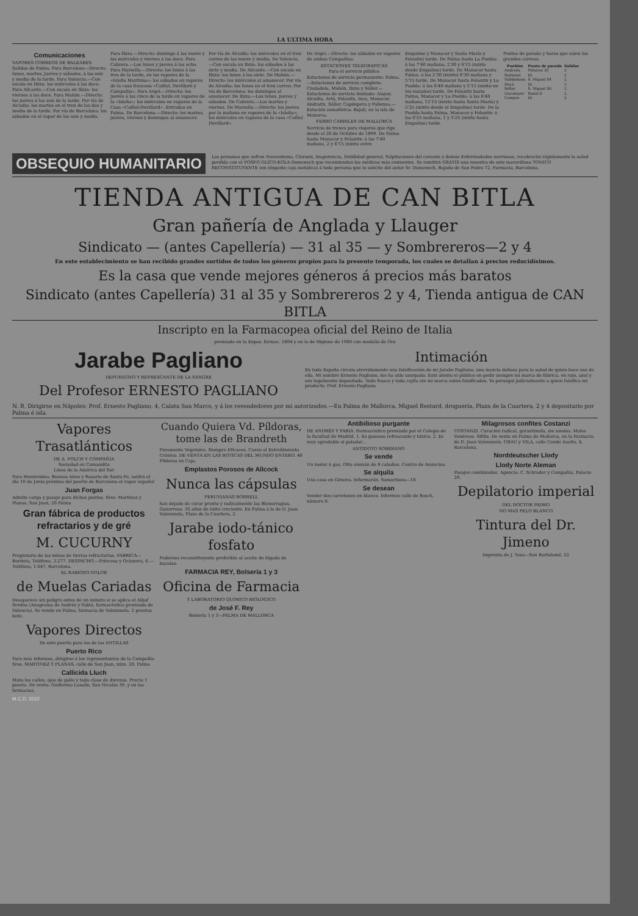LA ULTIMA HORA
Comunicaciones
VAPORES CORREOS DE BALEARES. Salidas de Palma. Para Barcelona—Directo: lunes, martes, jueves y sábados, á las seis y media de la tarde. Para Valencia.—Con escala en Ibiza: los miércoles á las doce. Para Alicante.—Con escala en Ibiza: los viernes á las doce. Para Mahón.—Directo: los jueves á las seis de la tarde. Por vía de Alcudia: los martes en el tren de las dos y media de la tarde. Por vía de Barcelona: los sábados en el vapor de las seis y media.
Para Ibiza.—Directo: domingo á las nueve y los miércoles y viernes á las doce. Para Cabrera.—Los lunes y jueves á las ocho. Para Marsella.—Directo: los lunes á las tres de la tarde, en los vapores de la «Isleña Marítima»; los sábados en vapores de la casa francesa «Caillol, Duvillorn y Compañía». Para Argel.—Directo: los jueves á las cinco de la tarde en vapores de la «Isleña»; los miércoles en vapores de la Casa «Caillol-Duvillard». Entradas en Palma. De Barcelona.—Directo: los martes, jueves, viernes y domingos al amanecer.
Por vía de Alcudia: los miércoles en el tren correo de las nueve y media. De Valencia.—Con escala en Ibiza: los sábados á las siete y media. De Alicante.—Con escala en Ibiza: los lunes á las siete. De Mahón.—Directo: los miércoles al amanecer. Por vía de Alcudia: los lunes en el tren correo. Por vía de Barcelona: los domingos al amanecer. De Ibiza.—Los lunes, jueves y sábados. De Cabrera.—Los martes y viernes. De Marsella.—Directo: los jueves por la mañana en vapores de la «Isleña»; los miércoles en vapores de la casa «Caillol Duvillard».
De Argel.—Directo: los sábados en vapores de ambas Compañías.
ESTACIONES TELEGRAFICAS
Para el servicio público
Estaciones de servicio permanente: Palma.—Estaciones de servicio completo: Ciudadela, Mahón, Ibiza y Sóller.—Estaciones de servicio limitado: Alayor, Alcudia, Artá, Felanitx, Inca, Manacor, Andraitx, Sóller, Capdepera y Pollensa.—Estación semafórica: Bajolí, en la isla de Menorca.
FERRO CARRILES DE MALLORCA
Servicio de trenes para viajeros que rige desde el 20 de Octubre de 1899. De Palma hasta Manacor y Felanitx: á las 7'40 mañana, 2 y 6'15 (mixto entre
Empalme y Manacor y Santa María y Felanitx) tarde. De Palma hasta La Puebla: á las 7'40 mañana, 2'30 y 6'15 (mixto desde Empalme) tarde. De Manacor hasta Palma: á las 2'30 (mixto) 6'30 mañana y 5'15 tarde. De Manacor hasta Felanitx y La Puebla: á las 6'40 mañana y 5'15 (mixto en los ramales) tarde. De Felanitx hasta Palma, Manacor y La Puebla: á las 6'40 mañana, 12'15 (mixto hasta Santa María) y 5'25 (mixto desde el Empalme) tarde. De la Puebla hasta Palma, Manacor y Felanitx: á las 6'55 mañana, 1 y 5'25 (mixto hasta Empalme) tarde.
Puntos de parada y horas que salen los grandes correos.
| Pueblos | Punto de parada | Salidas |
| --- | --- | --- |
| Andraitx | Pelaires 38 | 2 |
| Santanyí | Id. | 2 |
| Valldemosa | S. Miguel 84 | 2 |
| Deyá | Id. | 2 |
| Sóller | S. Miguel 86 | 2 |
| Llucmayor | Banió 6 | 2 |
| Campos | Id. | 2 |
OBSEQUIO HUMANITARIO
Las personas que sufran Neurastenia, Clorosis, Inapetencia, Debilidad general, Palpitaciones del corazón y demás Enfermedades nerviosas, recobrarán rápidamente la salud perdida con el FOSFO GLICO-KOLA Domenech que recomiendan los médicos más eminentes. Se remitirá GRATIS una muestra de este maravilloso TONICO RECONSTITUYENTE (en elegante caja metálica) á toda persona que lo solicite del autor Sr. Domenech, Bajada de San Pedro 72, Farmacia, Barcelona.
TIENDA ANTIGUA DE CAN BITLA
Gran pañería de Anglada y Llauger
Sindicato — (antes Capellería) — 31 al 35 — y Sombrereros—2 y 4
En este establecimiento se han recibido grandes surtidos de todos los géneros propios para la presente temporada, los cuales se detallan á precios reducidísimos.
Es la casa que vende mejores géneros á precios más baratos
Sindicato (antes Capellería) 31 al 35 y Sombrereros 2 y 4, Tienda antigua de CAN BITLA
Inscripto en la Farmacopea oficial del Reino de Italia
premiado en la Expos. farmac. 1894 y en la de Higiene de 1900 con medalla de Oro
Jarabe Pagliano
DEPURATIVO Y REFRESCANTE DE LA SANGRE
Del Profesor ERNESTO PAGLIANO
Intimación
En toda España circula atrevidamente una falsificación de mi Jarabe Pagliano, una mezcla dañosa para la salud de quien hace uso de ella. Mi nombre Ernesto Pagliano, me ha sido usurpado. Esté atento el público en pedir siempre mi marca de fábrica, en rojo, azul y oro legalmente depositada. Todo frasco y toda cajita sin mi marca están falsificados. Yo persegui judicialmente a quien falsifica mi producto. Prof. Ernesto Pagliano.
N. B. Dirigirse en Nápoles: Prof. Ernesto Pagliano, 4, Calata San Marco, y á los revendedores por mi autorizados.—En Palma de Mallorca, Miguel Bestard, droguería, Plaza de la Cuartera, 2 y 4 depositario por Palma é isla.
Vapores Trasatlánticos
DE A. FOLCH Y COMPAÑIA
Sociedad en Comandita
Línea de la América del Sur
Para Montevideo, Buenos Aires y Rosario de Santa Fe, saldrá el día 10 de Junio próximo del puerto de Barcelona el vapor español
Juan Forgas
Admite carga y pasaje para dichos puntos. Sres. Martínez y Planas, San Juan, 20 Palma
Gran fábrica de productos refractarios y de gré
M. CUCURNY
Propietario de las minas de tierras refractarias. FABRICA—Bordeta, Teléfono, 3.277. DESPACHO.—Princesa y Ocionera, 6.—Teléfono, 1.647, Barcelona.
EL RABIOSO DOLOR
de Muelas Cariadas
Desaparece sin peligro antes de un minuto si se aplica el Aibaf Serdna (Anagrama de Andrés y Fabiá, farmacéutico premiado de Valencia). Se vende en Palma, farmacia de Valenzuela. 2 pesetas bote.
Vapores Directos
De este puerto para los de las ANTILLAS
Puerto Rico
Para más informes, dirigirse á los representantes de la Compañía Sres. MARTINEZ Y PLANAS, calle de San Juan, núm. 20, Palma
Callicida Lluch
Mata los callos, ojos de gallo y toda clase de durezas. Precio 1 peseta. De venta: Guillermo Lasalle, San Nicolás 39, y en las farmacias.
Cuando Quiera Vd. Píldoras, tome las de Brandreth
Puramente Vegetales. Siempre Eficaces. Curan el Estreñimiento Crónico. DE VENTA EN LAS BOTICAS DEL MUNDO ENTERO. 40 Píldoras en Caja.
Emplastos Porosos de Allcock
Nunca las cápsulas
PERUVIANAS BORRELL
han dejado de curar pronto y radicalmente las Blenorragias, Gonorreas. 35 años de éxito creciente. En Palma á la de D. Juan Valenzuela, Plaza de la Cuartera, 2.
Jarabe iodo-tánico fosfato
Poderoso reconstituyente preferible al aceite de hígado de bacalao.
FARMACIA REY, Bolsería 1 y 3
Oficina de Farmacia
Y LABORATORIO QUIMICO BIOLOGICO
de José F. Rey
Bolsería 1 y 3—PALMA DE MALLORCA
Antibilioso purgante
DE ANDRÉS Y FABIÁ. Farmacéutico premiado por el Colegio de la facultad de Madrid. 1. Es gaseoso refrescante y tónico. 2. Es muy agradable al paladar...
ANTIDOTO SOBERANO
Se vende
Un motor á gas, Otto alemán de 8 caballos. Centro de Anuncios.
Se alquila
Una casa en Génova. Informarán, Samaritana—18
Se desean
Vender dos carretones en blanco. Informes calle de Bosch, número 8.
Milagrosos confites Costanzi
COSTANZI. Curación radical, garantizada, sin sondas. Males Venéreos. Sífilis. De venta en Palma de Mallorca, en la Farmacia de D. Juan Valenzuela. GRAU y VILA, calle Conde Asalto, 4, Barcelona.
Norddeutscher Llody
Llody Norte Aleman
Pasajes combinados. Agencia: C. Schrader y Compañía, Palacio 20.
Depilatorio imperial
DEL DOCTOR PADRO
NO MAS PELO BLANCO
Tintura del Dr. Jimeno
Imprenta de J. Tous—San Bartolomé, 52
M.C.D. 2022